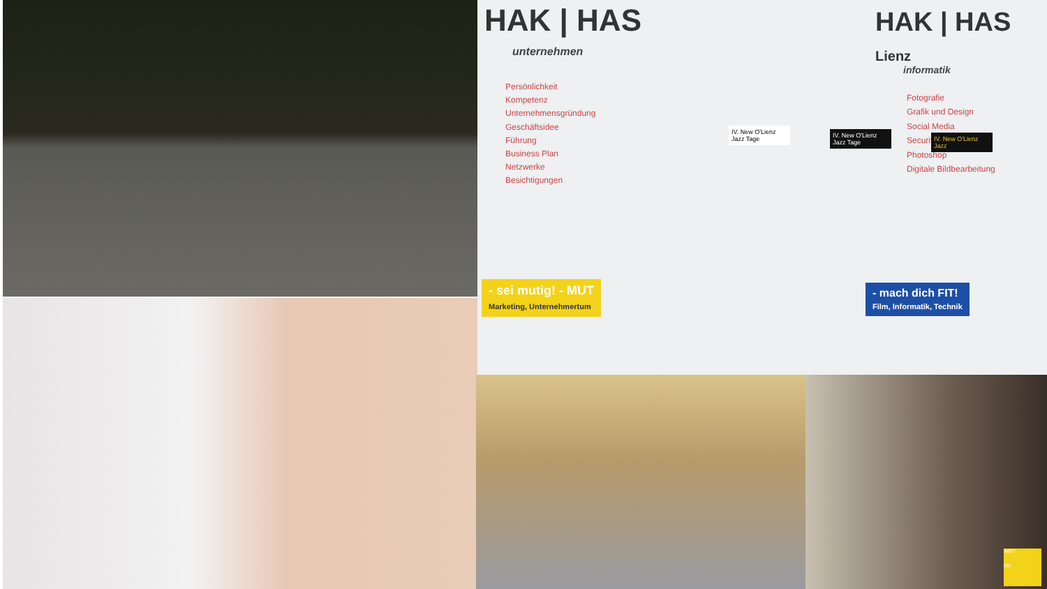HAK | HAS
HAK | HAS
Lienz
unternehmen
informatik
Persönlichkeit
Kompetenz
Unternehmensgründung
Geschäftsidee
Führung
Business Plan
Netzwerke
Besichtigungen
Fotografie
Grafik und Design
Social Media
Security
Photoshop
Digitale Bildbearbeitung
IV. New O'Lienz Jazz Tage
IV. New O'Lienz Jazz Tage
IV. New O'Lienz Jazz
- sei mutig! - MUT
Marketing, Unternehmertum
- mach dich FIT!
Film, Informatik, Technik
IMST
RN